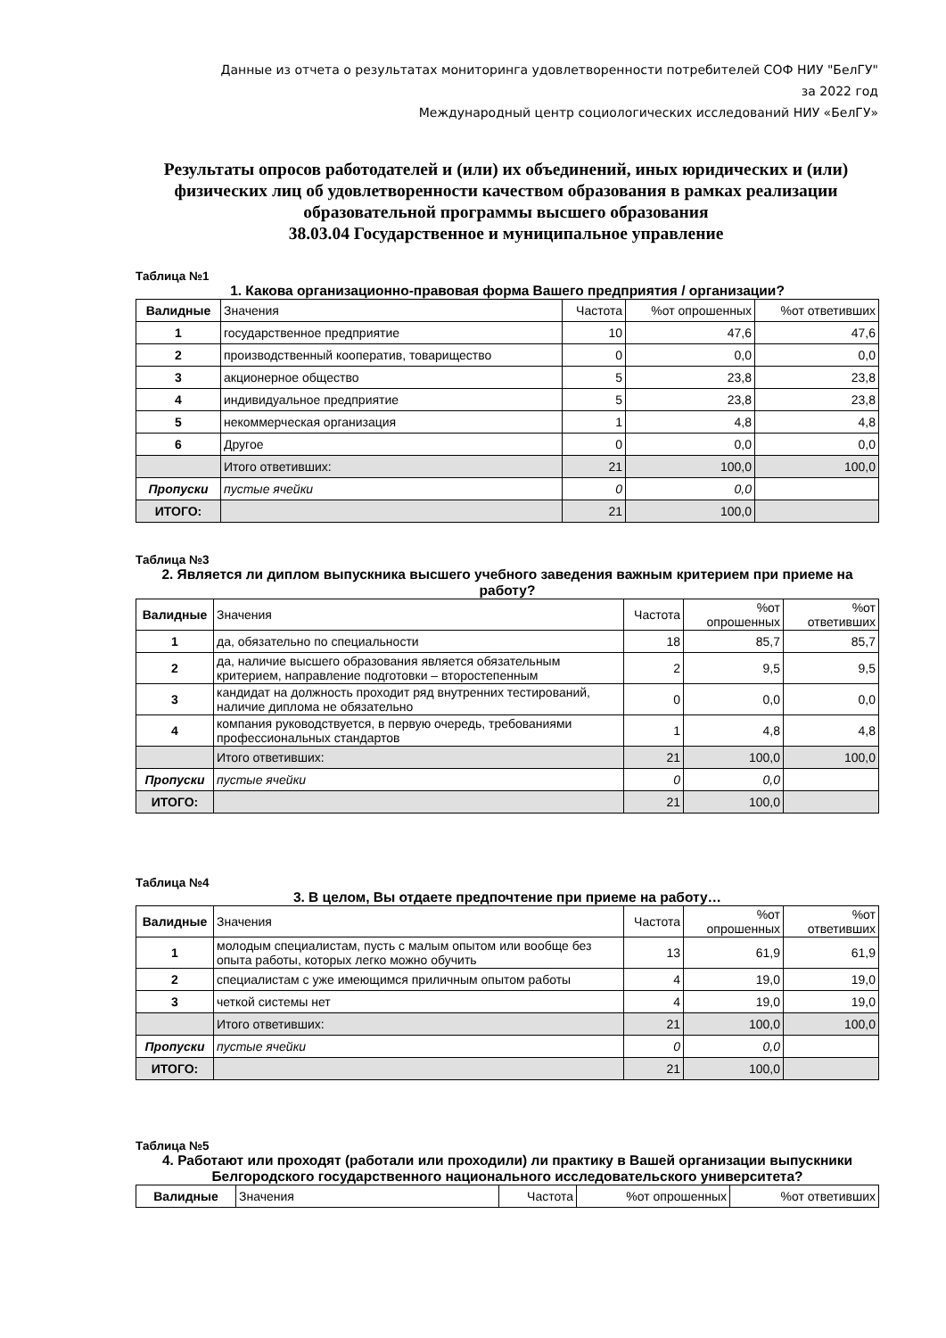Данные из отчета о результатах мониторинга удовлетворенности потребителей СОФ НИУ "БелГУ"
за 2022 год
Международный центр социологических исследований НИУ «БелГУ»
Результаты опросов работодателей и (или) их объединений, иных юридических и (или) физических лиц об удовлетворенности качеством образования в рамках реализации образовательной программы высшего образования
38.03.04 Государственное и муниципальное управление
Таблица №1
1. Какова организационно-правовая форма Вашего предприятия / организации?
| Валидные | Значения | Частота | %от опрошенных | %от ответивших |
| --- | --- | --- | --- | --- |
| 1 | государственное предприятие | 10 | 47,6 | 47,6 |
| 2 | производственный кооператив, товарищество | 0 | 0,0 | 0,0 |
| 3 | акционерное общество | 5 | 23,8 | 23,8 |
| 4 | индивидуальное предприятие | 5 | 23,8 | 23,8 |
| 5 | некоммерческая организация | 1 | 4,8 | 4,8 |
| 6 | Другое | 0 | 0,0 | 0,0 |
| | Итого ответивших: | 21 | 100,0 | 100,0 |
| Пропуски | пустые ячейки | 0 | 0,0 | |
| ИТОГО: | | 21 | 100,0 | |
Таблица №3
2. Является ли диплом выпускника высшего учебного заведения важным критерием при приеме на работу?
| Валидные | Значения | Частота | %от опрошенных | %от ответивших |
| --- | --- | --- | --- | --- |
| 1 | да, обязательно по специальности | 18 | 85,7 | 85,7 |
| 2 | да, наличие высшего образования является обязательным критерием, направление подготовки – второстепенным | 2 | 9,5 | 9,5 |
| 3 | кандидат на должность проходит ряд внутренних тестирований, наличие диплома не обязательно | 0 | 0,0 | 0,0 |
| 4 | компания руководствуется, в первую очередь, требованиями профессиональных стандартов | 1 | 4,8 | 4,8 |
| | Итого ответивших: | 21 | 100,0 | 100,0 |
| Пропуски | пустые ячейки | 0 | 0,0 | |
| ИТОГО: | | 21 | 100,0 | |
Таблица №4
3. В целом, Вы отдаете предпочтение при приеме на работу…
| Валидные | Значения | Частота | %от опрошенных | %от ответивших |
| --- | --- | --- | --- | --- |
| 1 | молодым специалистам, пусть с малым опытом или вообще без опыта работы, которых легко можно обучить | 13 | 61,9 | 61,9 |
| 2 | специалистам с уже имеющимся приличным опытом работы | 4 | 19,0 | 19,0 |
| 3 | четкой системы нет | 4 | 19,0 | 19,0 |
| | Итого ответивших: | 21 | 100,0 | 100,0 |
| Пропуски | пустые ячейки | 0 | 0,0 | |
| ИТОГО: | | 21 | 100,0 | |
Таблица №5
4. Работают или проходят (работали или проходили) ли практику в Вашей организации выпускники Белгородского государственного национального исследовательского университета?
| Валидные | Значения | Частота | %от опрошенных | %от ответивших |
| --- | --- | --- | --- | --- |